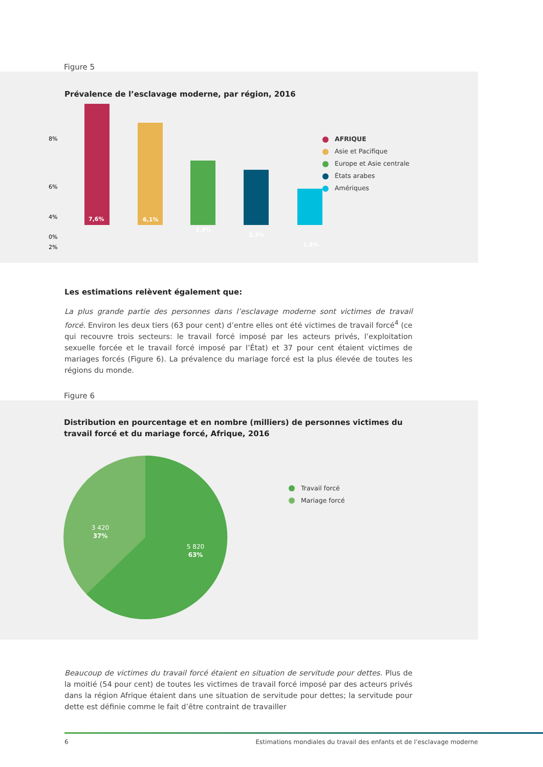Figure 5
Prévalence de l’esclavage moderne, par région, 2016
8%
6%
4%
2%
0%
7,6%
6,1%
3,9%
3,3%
1,9%
AFRIQUE
Asie et Pacifique
Europe et Asie centrale
États arabes
Amériques
Les estimations relèvent également que:
La plus grande partie des personnes dans l’esclavage moderne sont victimes de travail forcé. Environ les deux tiers (63 pour cent) d’entre elles ont été victimes de travail forcé<sup>4</sup> (ce qui recouvre trois secteurs: le travail forcé imposé par les acteurs privés, l’exploitation sexuelle forcée et le travail forcé imposé par l’État) et 37 pour cent étaient victimes de mariages forcés (Figure 6). La prévalence du mariage forcé est la plus élevée de toutes les régions du monde.
Figure 6
Distribution en pourcentage et en nombre (milliers) de personnes victimes du travail forcé et du mariage forcé, Afrique, 2016
5 820
63%
3 420
37%
Travail forcé
Mariage forcé
Beaucoup de victimes du travail forcé étaient en situation de servitude pour dettes. Plus de la moitié (54 pour cent) de toutes les victimes de travail forcé imposé par des acteurs privés dans la région Afrique étaient dans une situation de servitude pour dettes; la servitude pour dette est définie comme le fait d’être contraint de travailler
6 Estimations mondiales du travail des enfants et de l’esclavage moderne